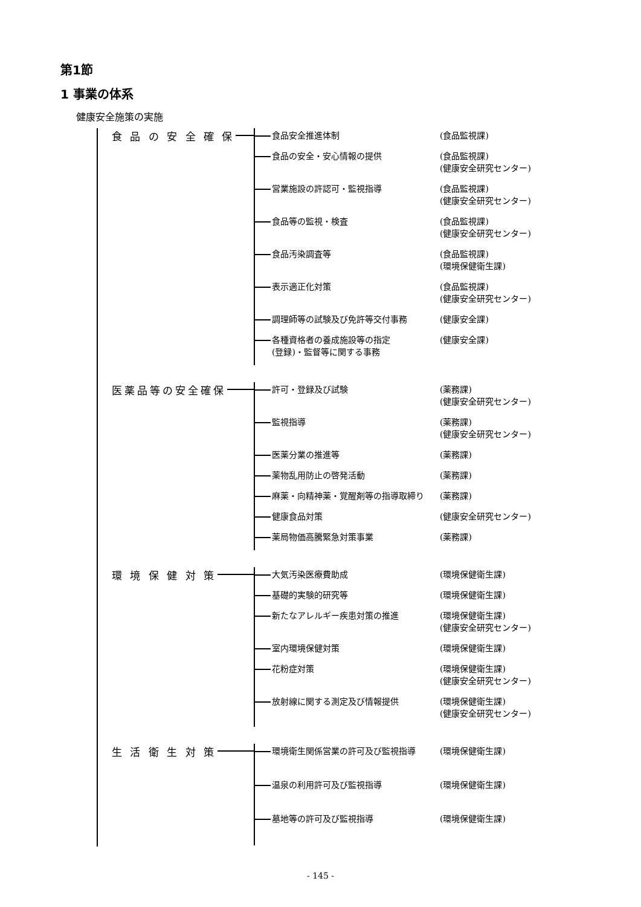第1節
1 事業の体系
健康安全施策の実施
　食 品 の 安 全 確 保
食品安全推進体制 (食品監視課)
食品の安全・安心情報の提供 (食品監視課)
(健康安全研究センター)
営業施設の許認可・監視指導 (食品監視課)
(健康安全研究センター)
食品等の監視・検査 (食品監視課)
(健康安全研究センター)
食品汚染調査等 (食品監視課)
(環境保健衛生課)
表示適正化対策 (食品監視課)
(健康安全研究センター)
調理師等の試験及び免許等交付事務 (健康安全課)
各種資格者の養成施設等の指定
(登録)・監督等に関する事務
(健康安全課)
　医薬品等の安全確保
許可・登録及び試験 (薬務課)
(健康安全研究センター)
監視指導 (薬務課)
(健康安全研究センター)
医薬分業の推進等 (薬務課)
薬物乱用防止の啓発活動 (薬務課)
麻薬・向精神薬・覚醒剤等の指導取締り (薬務課)
健康食品対策 (健康安全研究センター)
薬局物価高騰緊急対策事業 (薬務課)
　環 境 保 健 対 策
大気汚染医療費助成 (環境保健衛生課)
基礎的実験的研究等 (環境保健衛生課)
新たなアレルギー疾患対策の推進 (環境保健衛生課)
(健康安全研究センター)
室内環境保健対策 (環境保健衛生課)
花粉症対策 (環境保健衛生課)
(健康安全研究センター)
放射線に関する測定及び情報提供 (環境保健衛生課)
(健康安全研究センター)
　生 活 衛 生 対 策
環境衛生関係営業の許可及び監視指導 (環境保健衛生課)
温泉の利用許可及び監視指導 (環境保健衛生課)
墓地等の許可及び監視指導 (環境保健衛生課)
- 145 -